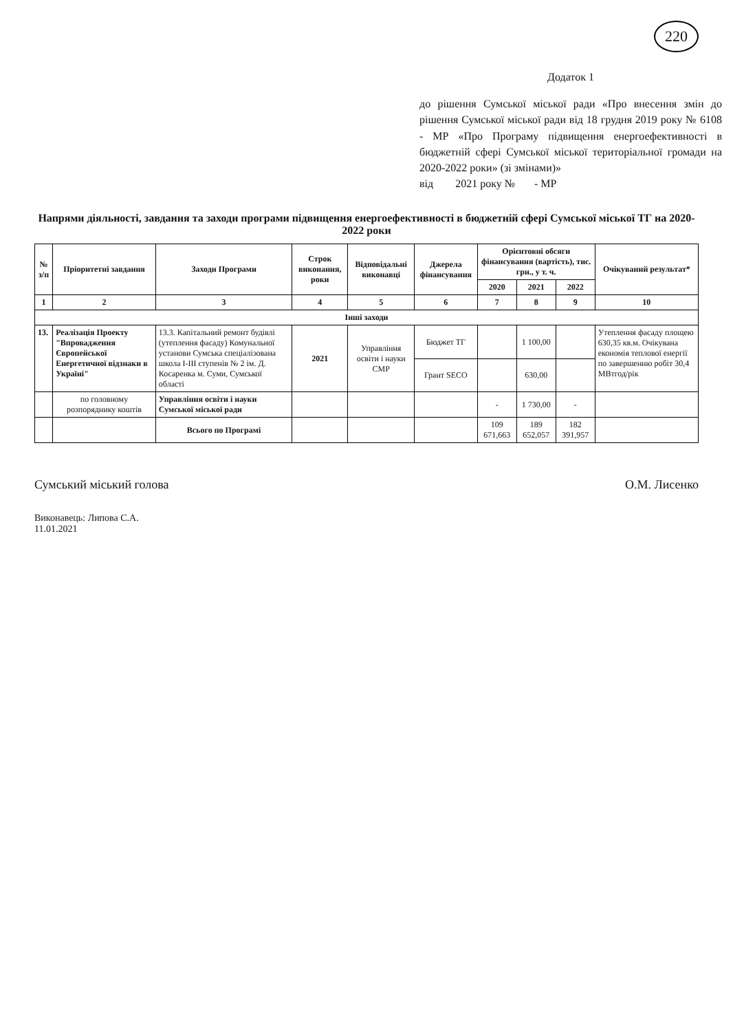220
Додаток 1
до рішення Сумської міської ради «Про внесення змін до рішення Сумської міської ради від 18 грудня 2019 року № 6108 - МР «Про Програму підвищення енергоефективності в бюджетній сфері Сумської міської територіальної громади на 2020-2022 роки» (зі змінами)»
від 2021 року № - МР
Напрями діяльності, завдання та заходи програми підвищення енергоефективності в бюджетній сфері Сумської міської ТГ на 2020-2022 роки
| № з/п | Пріоритетні завдання | Заходи Програми | Строк виконання, роки | Відповідальні виконавці | Джерела фінансування | Орієнтовні обсяги фінансування (вартість), тис. грн., у т. ч. | | | Очікуваний результат* |
| --- | --- | --- | --- | --- | --- | --- | --- | --- | --- |
| | | | | | | 2020 | 2021 | 2022 | |
| 1 | 2 | 3 | 4 | 5 | 6 | 7 | 8 | 9 | 10 |
| Інші заходи | | | | | | | | | |
| 13. | Реалізація Проекту "Впровадження Європейської Енергетичної відзнаки в Україні" | 13.3. Капітальний ремонт будівлі (утеплення фасаду) Комунальної установи Сумська спеціалізована школа І-ІІІ ступенів № 2 ім. Д. Косаренка м. Суми, Сумської області | 2021 | Управління освіти і науки СМР | Бюджет ТГ | | 1 100,00 | | Утеплення фасаду площею 630,35 кв.м. Очікувана економія теплової енергії по завершенню робіт 30,4 МВтгод/рік |
| | | | | | Грант SECO | | 630,00 | | |
| | по головному розпоряднику коштів | Управління освіти і науки Сумської міської ради | | | | - | 1 730,00 | - | |
| | | Всього по Програмі | | | | 109 671,663 | 189 652,057 | 182 391,957 | |
Сумський міський голова О.М. Лисенко
Виконавець: Липова С.А.
11.01.2021